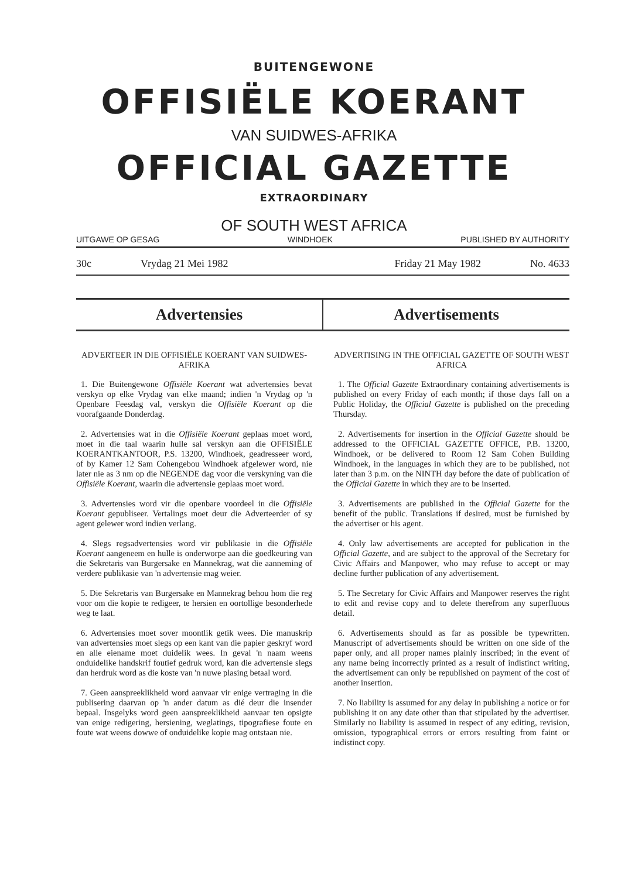BUITENGEWONE
OFFISIËLE KOERANT
VAN SUIDWES-AFRIKA
OFFICIAL GAZETTE
EXTRAORDINARY
OF SOUTH WEST AFRICA
UITGAWE OP GESAG WINDHOEK PUBLISHED BY AUTHORITY
30c Vrydag 21 Mei 1982 Friday 21 May 1982 No. 4633
Advertensies Advertisements
ADVERTEER IN DIE OFFISIËLE KOERANT VAN SUIDWES-AFRIKA
1. Die Buitengewone Offisiële Koerant wat advertensies bevat verskyn op elke Vrydag van elke maand; indien 'n Vrydag op 'n Openbare Feesdag val, verskyn die Offisiële Koerant op die voorafgaande Donderdag.
2. Advertensies wat in die Offisiële Koerant geplaas moet word, moet in die taal waarin hulle sal verskyn aan die OFFISIËLE KOERANTKANTOOR, P.S. 13200, Windhoek, geadresseer word, of by Kamer 12 Sam Cohengebou Windhoek afgelewer word, nie later nie as 3 nm op die NEGENDE dag voor die verskyning van die Offisiële Koerant, waarin die advertensie geplaas moet word.
3. Advertensies word vir die openbare voordeel in die Offisiële Koerant gepubliseer. Vertalings moet deur die Adverteerder of sy agent gelewer word indien verlang.
4. Slegs regsadvertensies word vir publikasie in die Offisiële Koerant aangeneem en hulle is onderworpe aan die goedkeuring van die Sekretaris van Burgersake en Mannekrag, wat die aanneming of verdere publikasie van 'n advertensie mag weier.
5. Die Sekretaris van Burgersake en Mannekrag behou hom die reg voor om die kopie te redigeer, te hersien en oortollige besonderhede weg te laat.
6. Advertensies moet sover moontlik getik wees. Die manuskrip van advertensies moet slegs op een kant van die papier geskryf word en alle eiename moet duidelik wees. In geval 'n naam weens onduidelike handskrif foutief gedruk word, kan die advertensie slegs dan herdruk word as die koste van 'n nuwe plasing betaal word.
7. Geen aanspreeklikheid word aanvaar vir enige vertraging in die publisering daarvan op 'n ander datum as dié deur die insender bepaal. Insgelyks word geen aanspreeklikheid aanvaar ten opsigte van enige redigering, hersiening, weglatings, tipografiese foute en foute wat weens dowwe of onduidelike kopie mag ontstaan nie.
ADVERTISING IN THE OFFICIAL GAZETTE OF SOUTH WEST AFRICA
1. The Official Gazette Extraordinary containing advertisements is published on every Friday of each month; if those days fall on a Public Holiday, the Official Gazette is published on the preceding Thursday.
2. Advertisements for insertion in the Official Gazette should be addressed to the OFFICIAL GAZETTE OFFICE, P.B. 13200, Windhoek, or be delivered to Room 12 Sam Cohen Building Windhoek, in the languages in which they are to be published, not later than 3 p.m. on the NINTH day before the date of publication of the Official Gazette in which they are to be inserted.
3. Advertisements are published in the Official Gazette for the benefit of the public. Translations if desired, must be furnished by the advertiser or his agent.
4. Only law advertisements are accepted for publication in the Official Gazette, and are subject to the approval of the Secretary for Civic Affairs and Manpower, who may refuse to accept or may decline further publication of any advertisement.
5. The Secretary for Civic Affairs and Manpower reserves the right to edit and revise copy and to delete therefrom any superfluous detail.
6. Advertisements should as far as possible be typewritten. Manuscript of advertisements should be written on one side of the paper only, and all proper names plainly inscribed; in the event of any name being incorrectly printed as a result of indistinct writing, the advertisement can only be republished on payment of the cost of another insertion.
7. No liability is assumed for any delay in publishing a notice or for publishing it on any date other than that stipulated by the advertiser. Similarly no liability is assumed in respect of any editing, revision, omission, typographical errors or errors resulting from faint or indistinct copy.